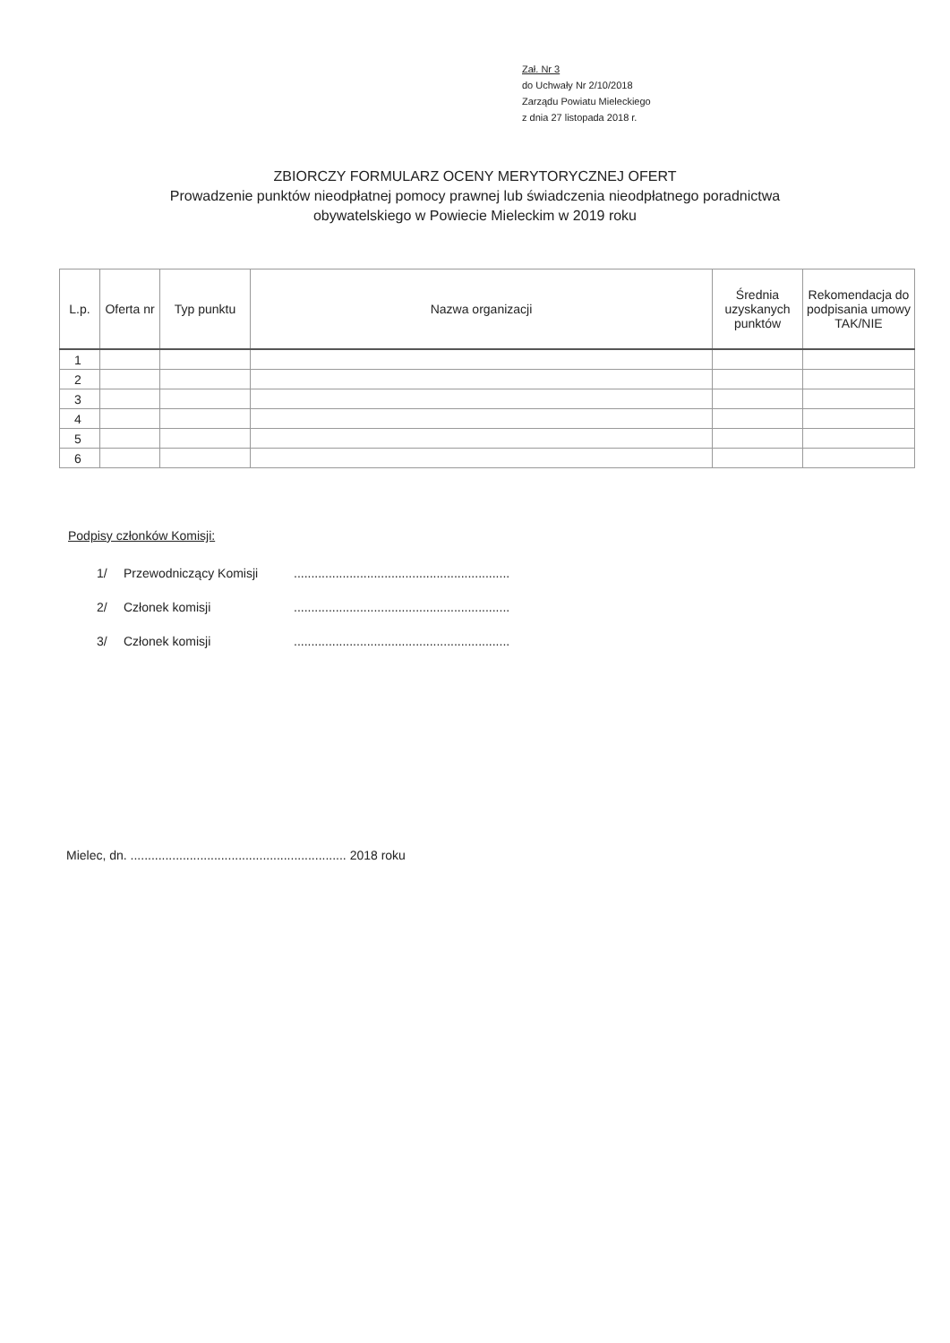Zał. Nr 3
do Uchwały Nr 2/10/2018
Zarządu Powiatu Mieleckiego
z dnia 27 listopada 2018 r.
ZBIORCZY FORMULARZ OCENY MERYTORYCZNEJ OFERT
Prowadzenie punktów nieodpłatnej pomocy prawnej lub świadczenia nieodpłatnego poradnictwa
obywatelskiego w Powiecie Mieleckim w 2019 roku
| L.p. | Oferta nr | Typ punktu | Nazwa organizacji | Średnia uzyskanych punktów | Rekomendacja do podpisania umowy TAK/NIE |
| --- | --- | --- | --- | --- | --- |
| 1 | | | | | |
| 2 | | | | | |
| 3 | | | | | |
| 4 | | | | | |
| 5 | | | | | |
| 6 | | | | | |
Podpisy członków Komisji:
1/ Przewodniczący Komisji..............................................................
2/ Członek komisji..............................................................
3/ Członek komisji..............................................................
Mielec, dn. .............................................................. 2018 roku